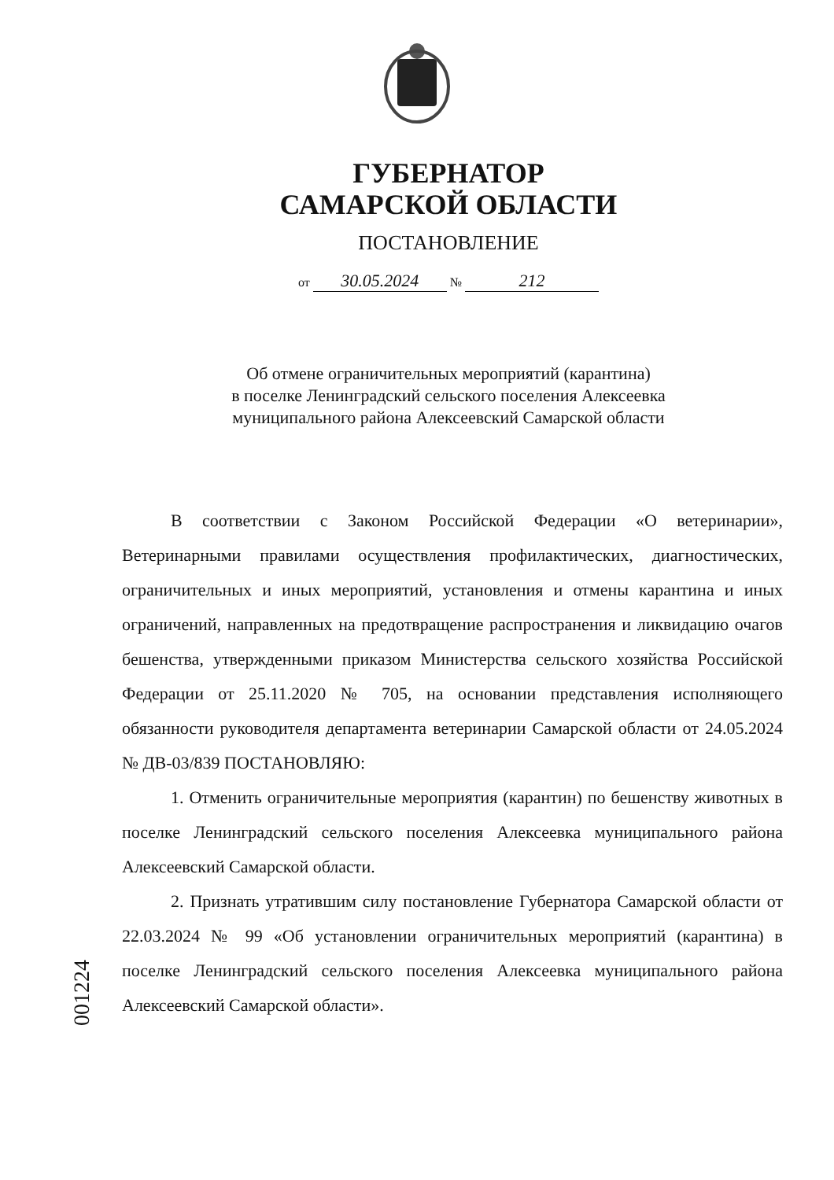ГУБЕРНАТОР
САМАРСКОЙ ОБЛАСТИ
ПОСТАНОВЛЕНИЕ
от 30.05.2024 № 212
Об отмене ограничительных мероприятий (карантина)
в поселке Ленинградский сельского поселения Алексеевка
муниципального района Алексеевский Самарской области
В соответствии с Законом Российской Федерации «О ветеринарии», Ветеринарными правилами осуществления профилактических, диагностических, ограничительных и иных мероприятий, установления и отмены карантина и иных ограничений, направленных на предотвращение распространения и ликвидацию очагов бешенства, утвержденными приказом Министерства сельского хозяйства Российской Федерации от 25.11.2020 № 705, на основании представления исполняющего обязанности руководителя департамента ветеринарии Самарской области от 24.05.2024 № ДВ-03/839 ПОСТАНОВЛЯЮ:
1. Отменить ограничительные мероприятия (карантин) по бешенству животных в поселке Ленинградский сельского поселения Алексеевка муниципального района Алексеевский Самарской области.
2. Признать утратившим силу постановление Губернатора Самарской области от 22.03.2024 № 99 «Об установлении ограничительных мероприятий (карантина) в поселке Ленинградский сельского поселения Алексеевка муниципального района Алексеевский Самарской области».
001224